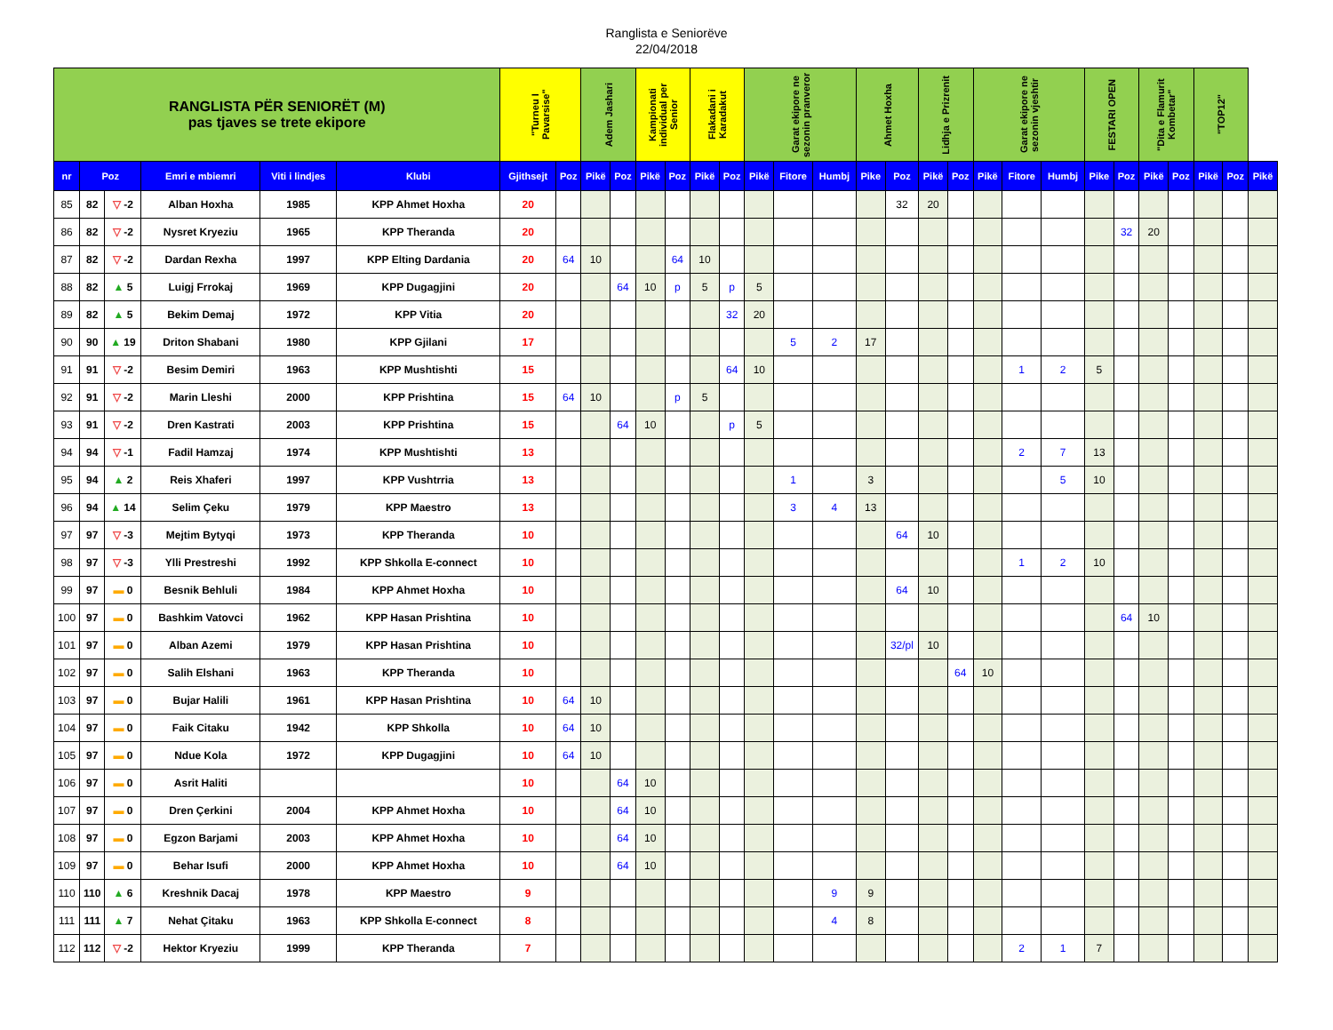Ranglista e Seniorëve
22/04/2018
| RANGLISTA PËR SENIORËT (M) pas tjaves se trete ekipore | | | | | | "Turneu I Pavarsise" | | Adem Jashari | | Kampionati individual per Senior | | Flakadani i Karadakut | | Garat ekipore ne sezonin pranveror | | | Ahmet Hoxha | | Lidhja e Prizrenit | | Garat ekipore ne sezonin vjeshtir | | | FESTARI OPEN | | "Dita e Flamurit Kombetar" | | "TOP12" | | |
| nr | Poz | | Emri e mbiemri | Viti i lindjes | Klubi | Gjithsejt | Poz | Pikë | Poz | Pikë | Poz | Pikë | Poz | Pikë | Fitore | Humbj | Pike | Poz | Pikë | Poz | Pikë | Fitore | Humbj | Pike | Poz | Pikë | Poz | Pikë | Poz | Pikë |
| 85 | 82 | ▽ -2 | Alban Hoxha | 1985 | KPP Ahmet Hoxha | 20 | | | | | | | | | | | | 32 | 20 | | | | | | | | | | | |
| 86 | 82 | ▽ -2 | Nysret Kryeziu | 1965 | KPP Theranda | 20 | | | | | | | | | | | | | | | | | | | 32 | 20 | | | | |
| 87 | 82 | ▽ -2 | Dardan Rexha | 1997 | KPP Elting Dardania | 20 | 64 | 10 | | | 64 | 10 | | | | | | | | | | | | | | | | | | |
| 88 | 82 | ▲ 5 | Luigj Frrokaj | 1969 | KPP Dugagjini | 20 | | | 64 | 10 | p | 5 | p | 5 | | | | | | | | | | | | | | | | |
| 89 | 82 | ▲ 5 | Bekim Demaj | 1972 | KPP Vitia | 20 | | | | | | | 32 | 20 | | | | | | | | | | | | | | | | |
| 90 | 90 | ▲ 19 | Driton Shabani | 1980 | KPP Gjilani | 17 | | | | | | | | | 5 | 2 | 17 | | | | | | | | | | | | | |
| 91 | 91 | ▽ -2 | Besim Demiri | 1963 | KPP Mushtishti | 15 | | | | | | | 64 | 10 | | | | | | | | 1 | 2 | 5 | | | | | | |
| 92 | 91 | ▽ -2 | Marin Lleshi | 2000 | KPP Prishtina | 15 | 64 | 10 | | | p | 5 | | | | | | | | | | | | | | | | | | |
| 93 | 91 | ▽ -2 | Dren Kastrati | 2003 | KPP Prishtina | 15 | | | 64 | 10 | | | p | 5 | | | | | | | | | | | | | | | | |
| 94 | 94 | ▽ -1 | Fadil Hamzaj | 1974 | KPP Mushtishti | 13 | | | | | | | | | | | | | | | | 2 | 7 | 13 | | | | | | |
| 95 | 94 | ▲ 2 | Reis Xhaferi | 1997 | KPP Vushtrria | 13 | | | | | | | | | 1 | | 3 | | | | | | 5 | 10 | | | | | | |
| 96 | 94 | ▲ 14 | Selim Çeku | 1979 | KPP Maestro | 13 | | | | | | | | | 3 | 4 | 13 | | | | | | | | | | | | | |
| 97 | 97 | ▽ -3 | Mejtim Bytyqi | 1973 | KPP Theranda | 10 | | | | | | | | | | | | 64 | 10 | | | | | | | | | | | |
| 98 | 97 | ▽ -3 | Ylli Prestreshi | 1992 | KPP Shkolla E-connect | 10 | | | | | | | | | | | | | | | | 1 | 2 | 10 | | | | | | |
| 99 | 97 | ▬ 0 | Besnik Behluli | 1984 | KPP Ahmet Hoxha | 10 | | | | | | | | | | | | 64 | 10 | | | | | | | | | | | |
| 100 | 97 | ▬ 0 | Bashkim Vatovci | 1962 | KPP Hasan Prishtina | 10 | | | | | | | | | | | | | | | | | | | 64 | 10 | | | | |
| 101 | 97 | ▬ 0 | Alban Azemi | 1979 | KPP Hasan Prishtina | 10 | | | | | | | | | | | | 32/pl | 10 | | | | | | | | | | | |
| 102 | 97 | ▬ 0 | Salih Elshani | 1963 | KPP Theranda | 10 | | | | | | | | | | | | | | 64 | 10 | | | | | | | | | |
| 103 | 97 | ▬ 0 | Bujar Halili | 1961 | KPP Hasan Prishtina | 10 | 64 | 10 | | | | | | | | | | | | | | | | | | | | | | |
| 104 | 97 | ▬ 0 | Faik Citaku | 1942 | KPP Shkolla | 10 | 64 | 10 | | | | | | | | | | | | | | | | | | | | | | |
| 105 | 97 | ▬ 0 | Ndue Kola | 1972 | KPP Dugagjini | 10 | 64 | 10 | | | | | | | | | | | | | | | | | | | | | | |
| 106 | 97 | ▬ 0 | Asrit Haliti | | | 10 | | | 64 | 10 | | | | | | | | | | | | | | | | | | | | |
| 107 | 97 | ▬ 0 | Dren Çerkini | 2004 | KPP Ahmet Hoxha | 10 | | | 64 | 10 | | | | | | | | | | | | | | | | | | | | |
| 108 | 97 | ▬ 0 | Egzon Barjami | 2003 | KPP Ahmet Hoxha | 10 | | | 64 | 10 | | | | | | | | | | | | | | | | | | | | |
| 109 | 97 | ▬ 0 | Behar Isufi | 2000 | KPP Ahmet Hoxha | 10 | | | 64 | 10 | | | | | | | | | | | | | | | | | | | | |
| 110 | 110 | ▲ 6 | Kreshnik Dacaj | 1978 | KPP Maestro | 9 | | | | | | | | | | 9 | 9 | | | | | | | | | | | | | |
| 111 | 111 | ▲ 7 | Nehat Çitaku | 1963 | KPP Shkolla E-connect | 8 | | | | | | | | | | 4 | 8 | | | | | | | | | | | | | |
| 112 | 112 | ▽ -2 | Hektor Kryeziu | 1999 | KPP Theranda | 7 | | | | | | | | | | | | | | | | 2 | 1 | 7 | | | | | | |